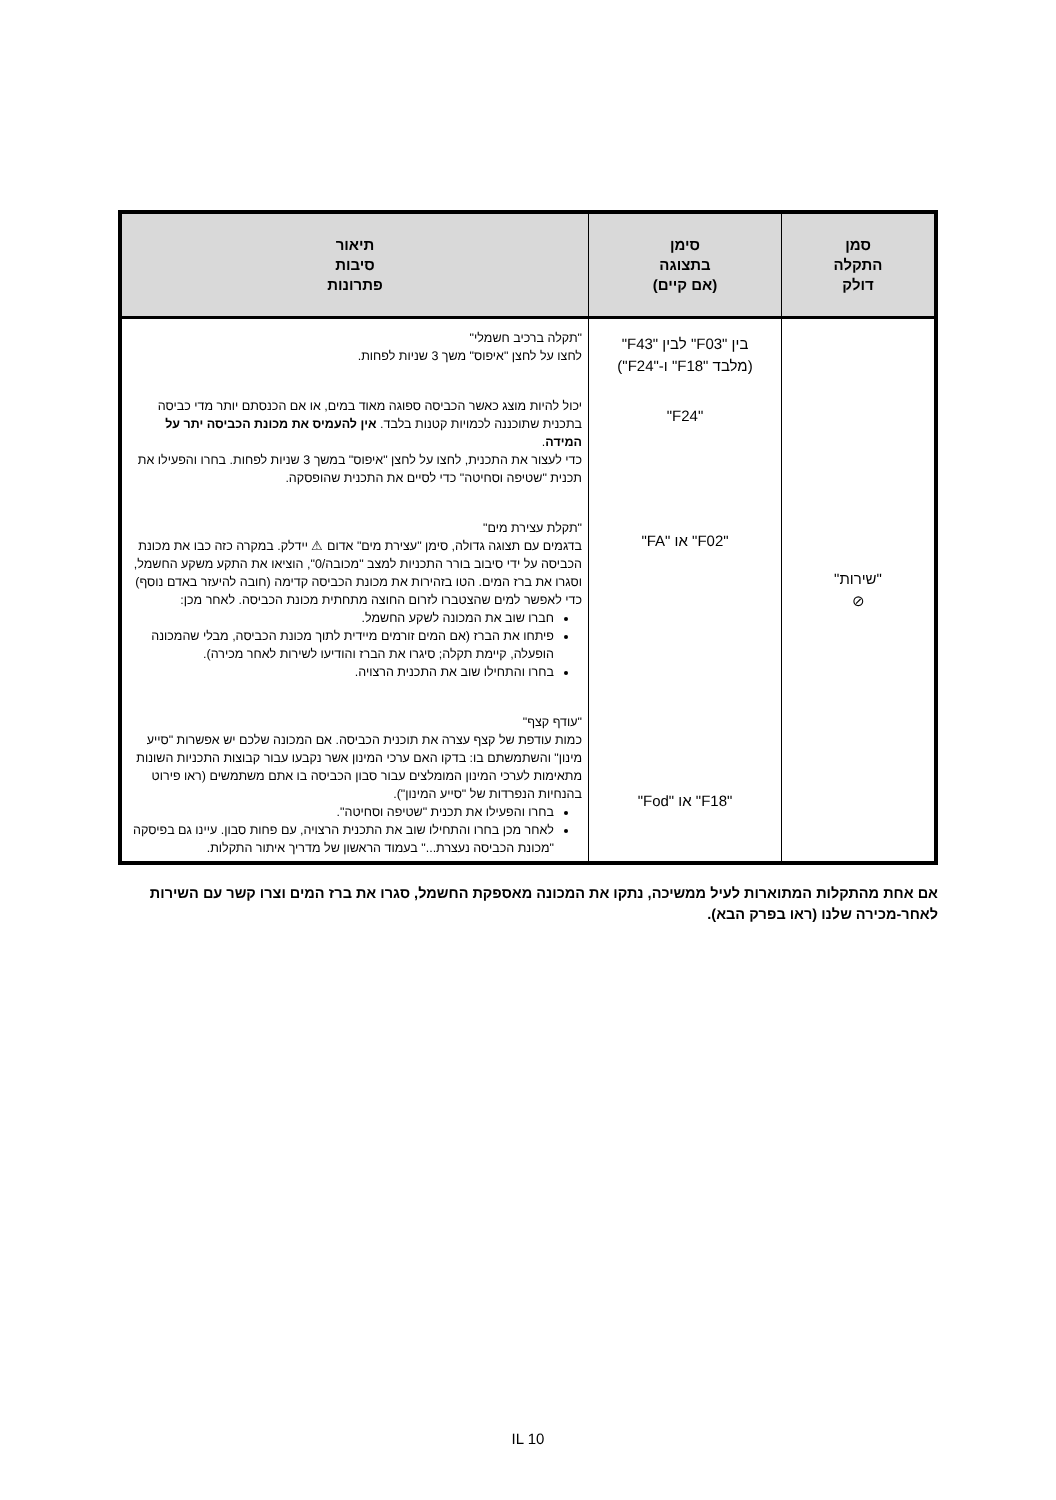| סמן התקלה דולק | סימן בתצוגה (אם קיים) | תיאור סיבות פתרונות |
| --- | --- | --- |
| "שירות" ⊘ | בין "F03" לבין "F43" (מלבד "F18" ו-"F24") "F24" "F02" או "FA" "F18" או "Fod" | "תקלה ברכיב חשמלי" לחצו על לחצן "איפוס" משך 3 שניות לפחות. יכול להיות מוצג כאשר הכביסה ספוגה מאוד במים, או אם הכנסתם יותר מדי כביסה בתכנית שתוכננה לכמויות קטנות בלבד. אין להעמיס את מכונת הכביסה יתר על המידה . כדי לעצור את התכנית, לחצו על לחצן "איפוס" במשך 3 שניות לפחות. בחרו והפעילו את תכנית "שטיפה וסחיטה" כדי לסיים את התכנית שהופסקה. "תקלת עצירת מים" בדגמים עם תצוגה גדולה, סימן "עצירת מים" אדום ⚠ יידלק. במקרה כזה כבו את מכונת הכביסה על ידי סיבוב בורר התכניות למצב "מכובה/0", הוציאו את התקע משקע החשמל, וסגרו את ברז המים. הטו בזהירות את מכונת הכביסה קדימה (חובה להיעזר באדם נוסף) כדי לאפשר למים שהצטברו לזרום החוצה מתחתית מכונת הכביסה. לאחר מכן: חברו שוב את המכונה לשקע החשמל. פיתחו את הברז (אם המים זורמים מיידית לתוך מכונת הכביסה, מבלי שהמכונה הופעלה, קיימת תקלה; סיגרו את הברז והודיעו לשירות לאחר מכירה). בחרו והתחילו שוב את התכנית הרצויה. "עודף קצף" כמות עודפת של קצף עצרה את תוכנית הכביסה. אם המכונה שלכם יש אפשרות "סייע מינון" והשתמשתם בו: בדקו האם ערכי המינון אשר נקבעו עבור קבוצות התכניות השונות מתאימות לערכי המינון המומלצים עבור סבון הכביסה בו אתם משתמשים (ראו פירוט בהנחיות הנפרדות של "סייע המינון"). בחרו והפעילו את תכנית "שטיפה וסחיטה". לאחר מכן בחרו והתחילו שוב את התכנית הרצויה, עם פחות סבון. עיינו גם בפיסקה "מכונת הכביסה נעצרת..." בעמוד הראשון של מדריך איתור התקלות. |
אם אחת מהתקלות המתוארות לעיל ממשיכה, נתקו את המכונה מאספקת החשמל, סגרו את ברז המים וצרו קשר עם השירות לאחר-מכירה שלנו (ראו בפרק הבא).
IL 10